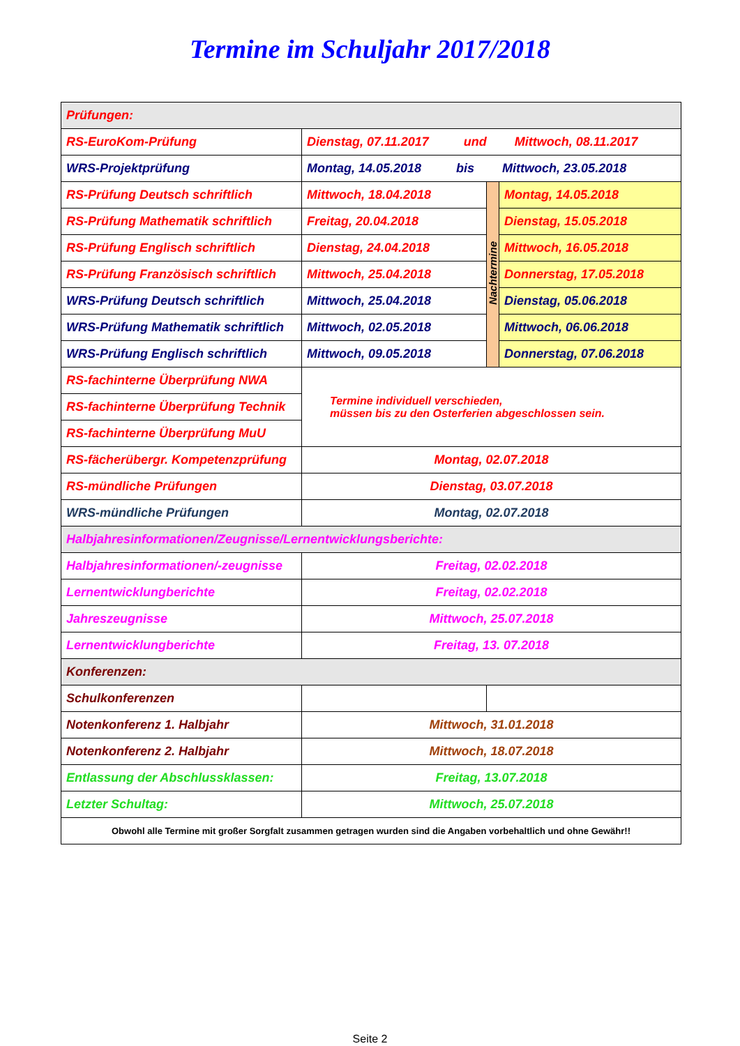Termine im Schuljahr 2017/2018
| Prüfungen: | | | |
| RS-EuroKom-Prüfung | Dienstag, 07.11.2017 und Mittwoch, 08.11.2017 | | |
| WRS-Projektprüfung | Montag, 14.05.2018 bis Mittwoch, 23.05.2018 | | |
| RS-Prüfung Deutsch schriftlich | Mittwoch, 18.04.2018 | Nachtermine | Montag, 14.05.2018 |
| RS-Prüfung Mathematik schriftlich | Freitag, 20.04.2018 | | Dienstag, 15.05.2018 |
| RS-Prüfung Englisch schriftlich | Dienstag, 24.04.2018 | | Mittwoch, 16.05.2018 |
| RS-Prüfung Französisch schriftlich | Mittwoch, 25.04.2018 | | Donnerstag, 17.05.2018 |
| WRS-Prüfung Deutsch schriftlich | Mittwoch, 25.04.2018 | | Dienstag, 05.06.2018 |
| WRS-Prüfung Mathematik schriftlich | Mittwoch, 02.05.2018 | | Mittwoch, 06.06.2018 |
| WRS-Prüfung Englisch schriftlich | Mittwoch, 09.05.2018 | | Donnerstag, 07.06.2018 |
| RS-fachinterne Überprüfung NWA | Termine individuell verschieden, müssen bis zu den Osterferien abgeschlossen sein. | | |
| RS-fachinterne Überprüfung Technik | | | |
| RS-fachinterne Überprüfung MuU | | | |
| RS-fächerübergr. Kompetenzprüfung | Montag, 02.07.2018 | | |
| RS-mündliche Prüfungen | Dienstag, 03.07.2018 | | |
| WRS-mündliche Prüfungen | Montag, 02.07.2018 | | |
| Halbjahresinformationen/Zeugnisse/Lernentwicklungsberichte: | | | |
| Halbjahresinformationen/-zeugnisse | Freitag, 02.02.2018 | | |
| Lernentwicklungberichte | Freitag, 02.02.2018 | | |
| Jahreszeugnisse | Mittwoch, 25.07.2018 | | |
| Lernentwicklungberichte | Freitag, 13. 07.2018 | | |
| Konferenzen: | | | |
| Schulkonferenzen | | | |
| Notenkonferenz 1. Halbjahr | Mittwoch, 31.01.2018 | | |
| Notenkonferenz 2. Halbjahr | Mittwoch, 18.07.2018 | | |
| Entlassung der Abschlussklassen: | Freitag, 13.07.2018 | | |
| Letzter Schultag: | Mittwoch, 25.07.2018 | | |
| Obwohl alle Termine mit großer Sorgfalt zusammen getragen wurden sind die Angaben vorbehaltlich und ohne Gewähr!! | | | |
Seite 2